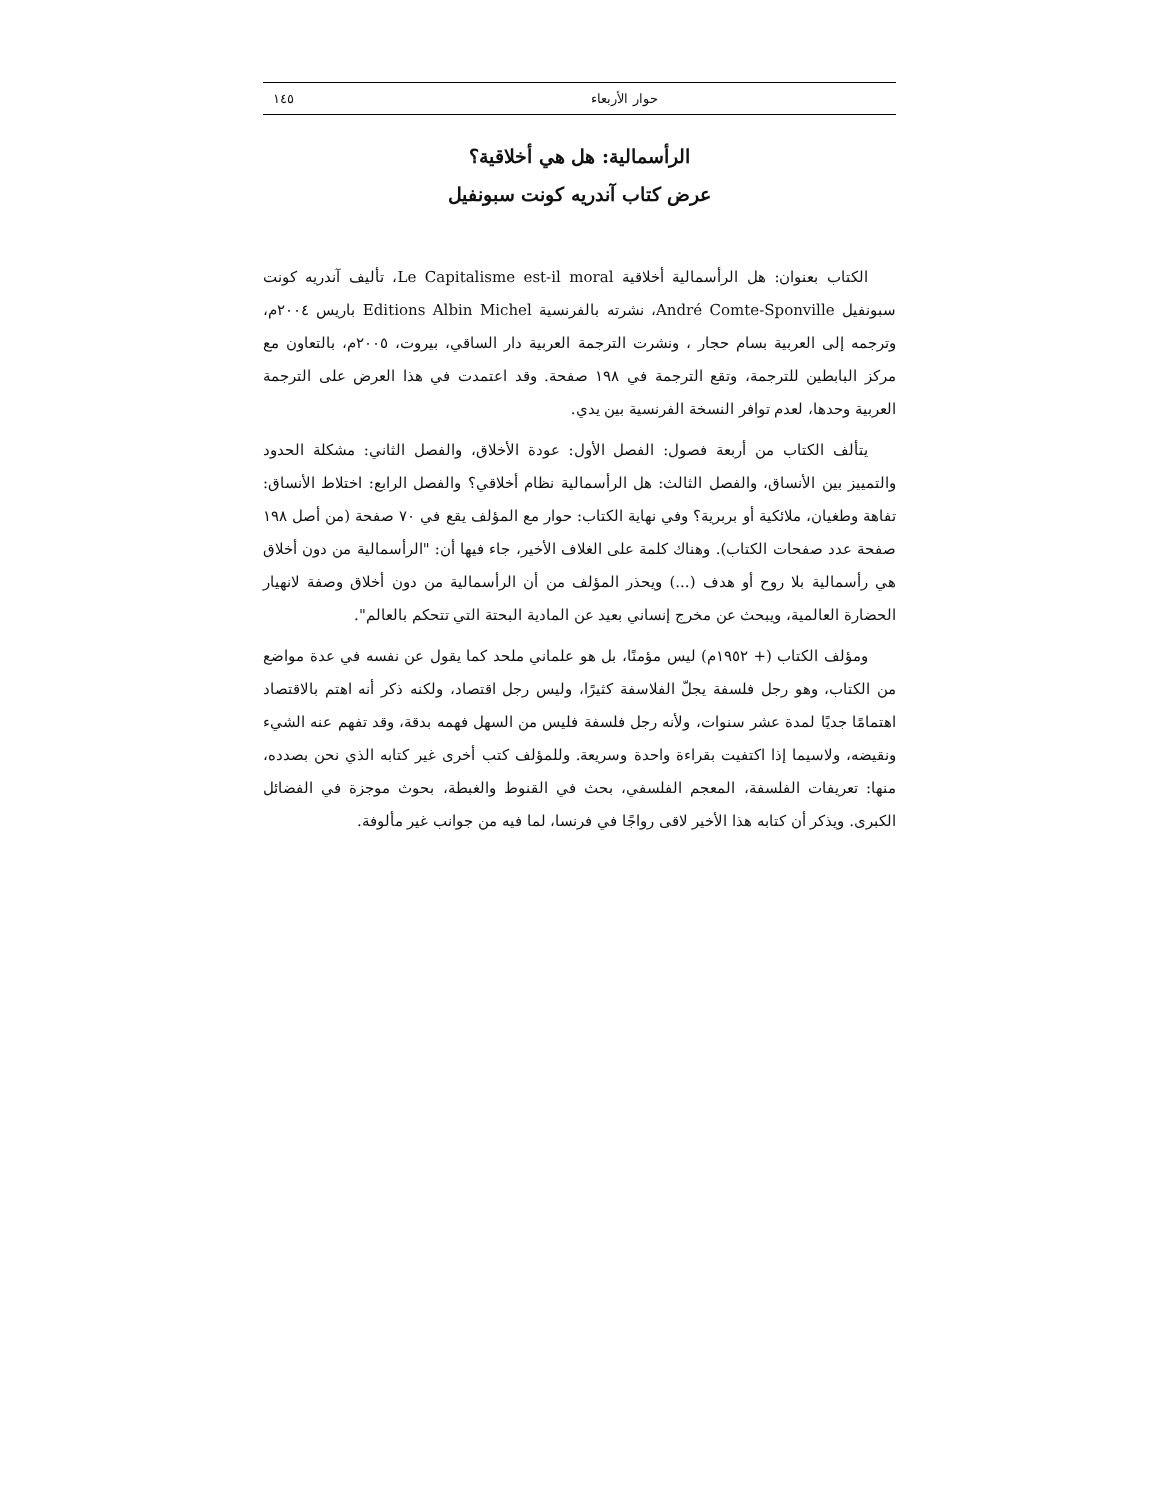حوار الأربعاء ١٤٥
الرأسمالية: هل هي أخلاقية؟
عرض كتاب آندريه كونت سبونفيل
الكتاب بعنوان: هل الرأسمالية أخلاقية Le Capitalisme est-il moral، تأليف آندريه كونت سبونفيل André Comte-Sponville، نشرته بالفرنسية Editions Albin Michel باريس ٢٠٠٤م، وترجمه إلى العربية بسام حجار ، ونشرت الترجمة العربية دار الساقي، بيروت، ٢٠٠٥م، بالتعاون مع مركز البابطين للترجمة، وتقع الترجمة في ١٩٨ صفحة. وقد اعتمدت في هذا العرض على الترجمة العربية وحدها، لعدم توافر النسخة الفرنسية بين يدي.
يتألف الكتاب من أربعة فصول: الفصل الأول: عودة الأخلاق، والفصل الثاني: مشكلة الحدود والتمييز بين الأنساق، والفصل الثالث: هل الرأسمالية نظام أخلاقي؟ والفصل الرابع: اختلاط الأنساق: تفاهة وطغيان، ملائكية أو بربرية؟ وفي نهاية الكتاب: حوار مع المؤلف يقع في ٧٠ صفحة (من أصل ١٩٨ صفحة عدد صفحات الكتاب). وهناك كلمة على الغلاف الأخير، جاء فيها أن: "الرأسمالية من دون أخلاق هي رأسمالية بلا روح أو هدف (...) ويحذر المؤلف من أن الرأسمالية من دون أخلاق وصفة لانهيار الحضارة العالمية، ويبحث عن مخرج إنساني بعيد عن المادية البحتة التي تتحكم بالعالم".
ومؤلف الكتاب (+ ١٩٥٢م) ليس مؤمنًا، بل هو علماني ملحد كما يقول عن نفسه في عدة مواضع من الكتاب، وهو رجل فلسفة يجلّ الفلاسفة كثيرًا، وليس رجل اقتصاد، ولكنه ذكر أنه اهتم بالاقتصاد اهتمامًا جديًا لمدة عشر سنوات، ولأنه رجل فلسفة فليس من السهل فهمه بدقة، وقد تفهم عنه الشيء ونقيضه، ولاسيما إذا اكتفيت بقراءة واحدة وسريعة. وللمؤلف كتب أخرى غير كتابه الذي نحن بصدده، منها: تعريفات الفلسفة، المعجم الفلسفي، بحث في القنوط والغبطة، بحوث موجزة في الفضائل الكبرى. ويذكر أن كتابه هذا الأخير لاقى رواجًا في فرنسا، لما فيه من جوانب غير مألوفة.